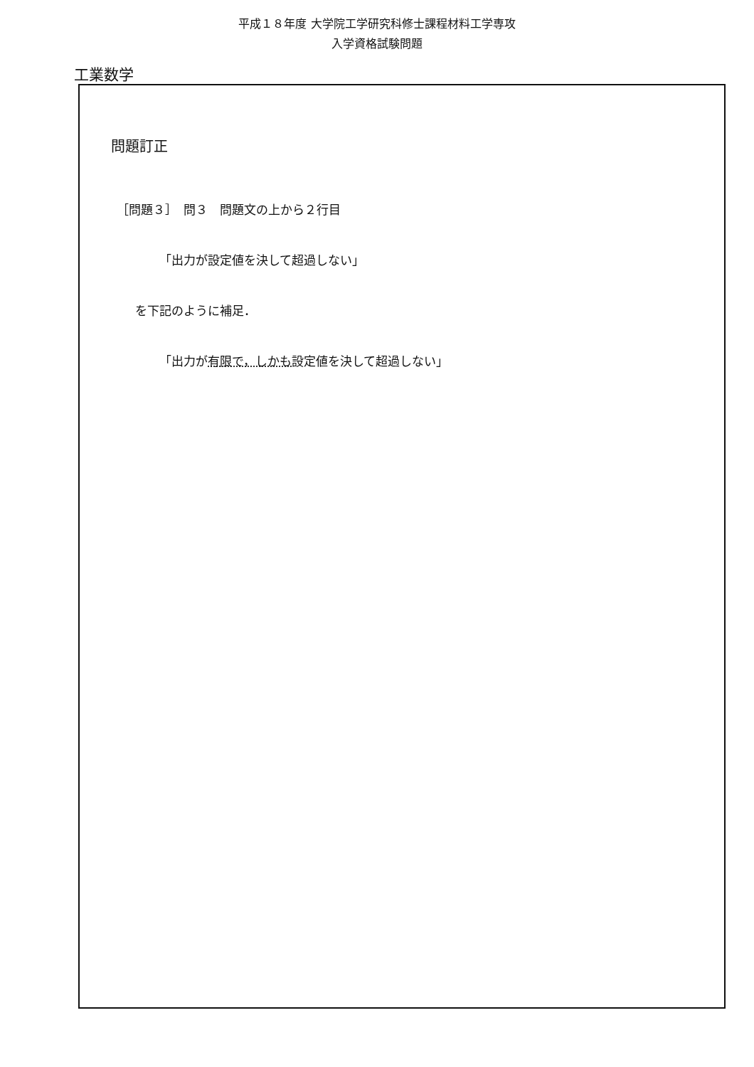平成１８年度 大学院工学研究科修士課程材料工学専攻
入学資格試験問題
工業数学
問題訂正
［問題３］　問３　問題文の上から２行目
「出力が設定値を決して超過しない」
を下記のように補足．
「出力が有限で，しかも設定値を決して超過しない」